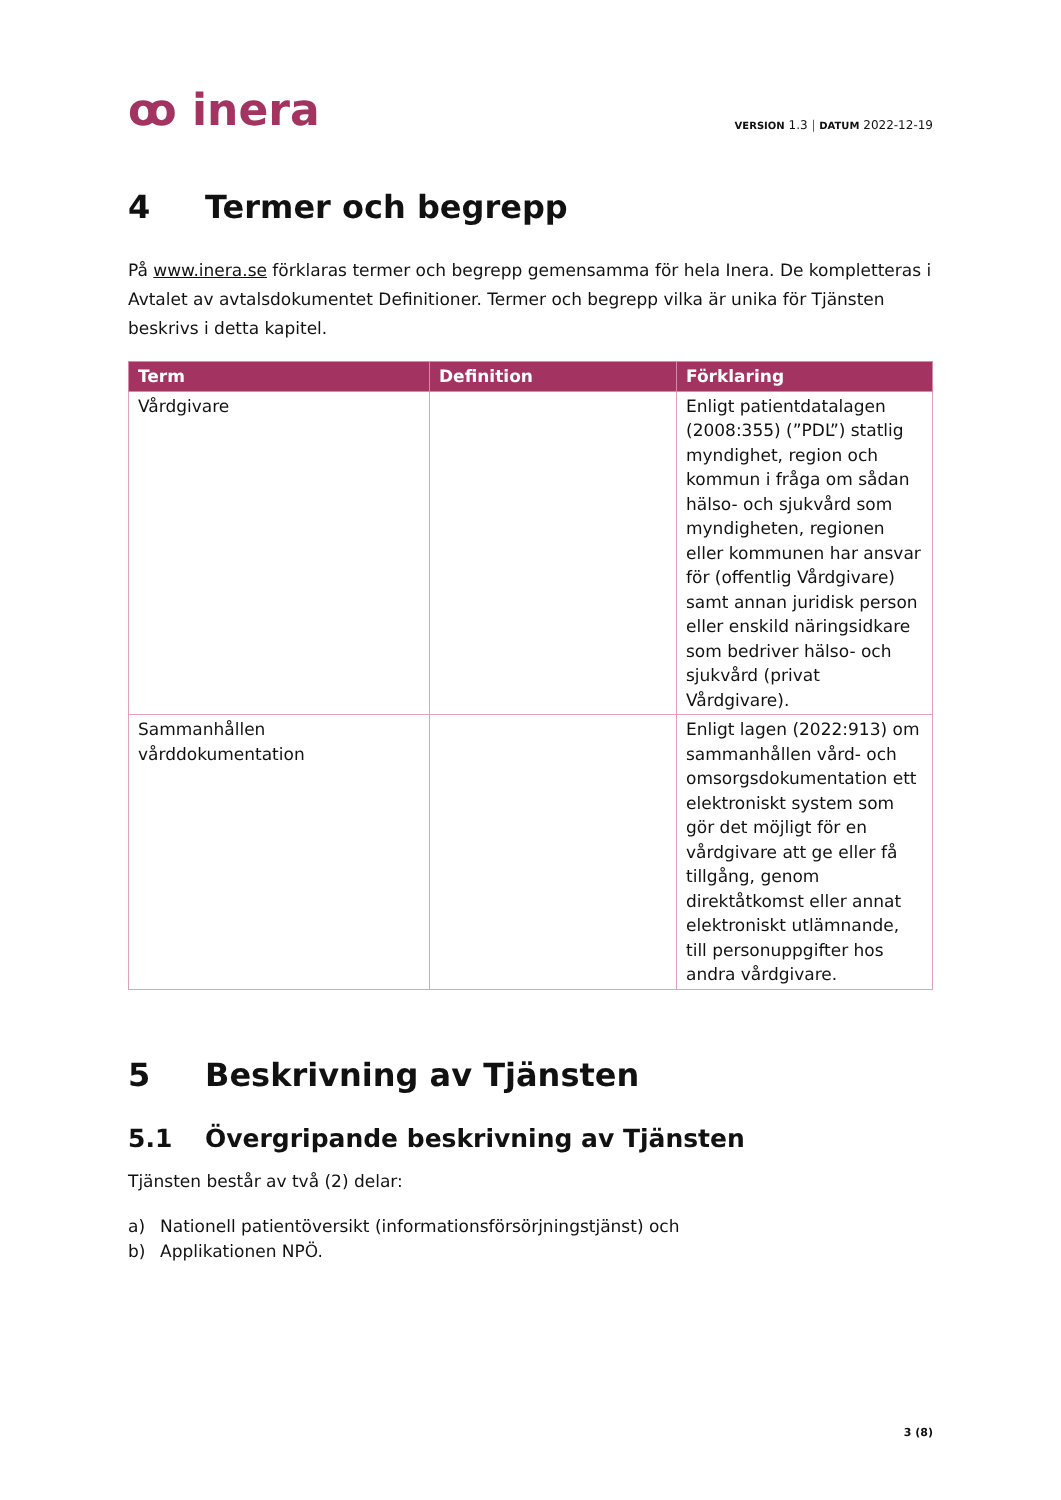ꝏ inera
VERSION 1.3 | DATUM 2022-12-19
4 Termer och begrepp
På www.inera.se förklaras termer och begrepp gemensamma för hela Inera. De kompletteras i Avtalet av avtalsdokumentet Definitioner. Termer och begrepp vilka är unika för Tjänsten beskrivs i detta kapitel.
| Term | Definition | Förklaring |
| --- | --- | --- |
| Vårdgivare | | Enligt patientdatalagen (2008:355) (”PDL”) statlig myndighet, region och kommun i fråga om sådan hälso- och sjukvård som myndigheten, regionen eller kommunen har ansvar för (offentlig Vårdgivare) samt annan juridisk person eller enskild näringsidkare som bedriver hälso- och sjukvård (privat Vårdgivare). |
| Sammanhållen vårddokumentation | | Enligt lagen (2022:913) om sammanhållen vård- och omsorgsdokumentation ett elektroniskt system som gör det möjligt för en vårdgivare att ge eller få tillgång, genom direktåtkomst eller annat elektroniskt utlämnande, till personuppgifter hos andra vårdgivare. |
5 Beskrivning av Tjänsten
5.1 Övergripande beskrivning av Tjänsten
Tjänsten består av två (2) delar:
a) Nationell patientöversikt (informationsförsörjningstjänst) och
b) Applikationen NPÖ.
3 (8)